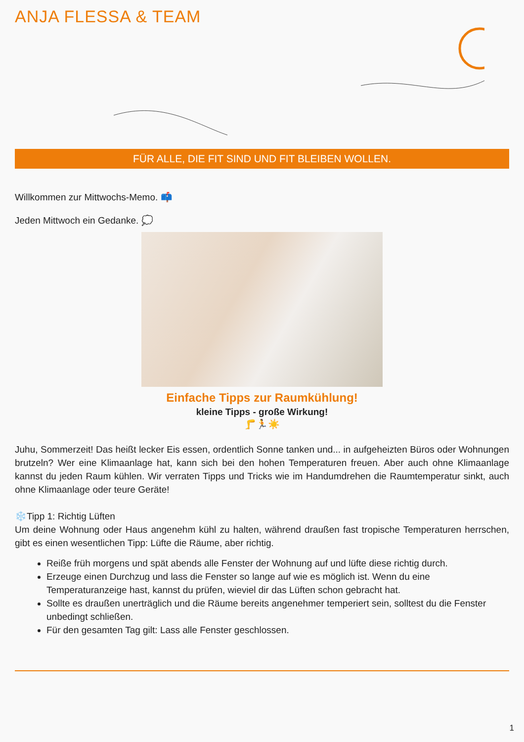ANJA FLESSA & TEAM
FÜR ALLE, DIE FIT SIND UND FIT BLEIBEN WOLLEN.
Willkommen zur Mittwochs-Memo. 📫
Jeden Mittwoch ein Gedanke. 💭
Einfache Tipps zur Raumkühlung!
kleine Tipps - große Wirkung!
🦵🏃☀️
Juhu, Sommerzeit! Das heißt lecker Eis essen, ordentlich Sonne tanken und... in aufgeheizten Büros oder Wohnungen brutzeln? Wer eine Klimaanlage hat, kann sich bei den hohen Temperaturen freuen. Aber auch ohne Klimaanlage kannst du jeden Raum kühlen. Wir verraten Tipps und Tricks wie im Handumdrehen die Raumtemperatur sinkt, auch ohne Klimaanlage oder teure Geräte!
❄️Tipp 1: Richtig Lüften
Um deine Wohnung oder Haus angenehm kühl zu halten, während draußen fast tropische Temperaturen herrschen, gibt es einen wesentlichen Tipp: Lüfte die Räume, aber richtig.
Reiße früh morgens und spät abends alle Fenster der Wohnung auf und lüfte diese richtig durch.
Erzeuge einen Durchzug und lass die Fenster so lange auf wie es möglich ist. Wenn du eine Temperaturanzeige hast, kannst du prüfen, wieviel dir das Lüften schon gebracht hat.
Sollte es draußen unerträglich und die Räume bereits angenehmer temperiert sein, solltest du die Fenster unbedingt schließen.
Für den gesamten Tag gilt: Lass alle Fenster geschlossen.
1